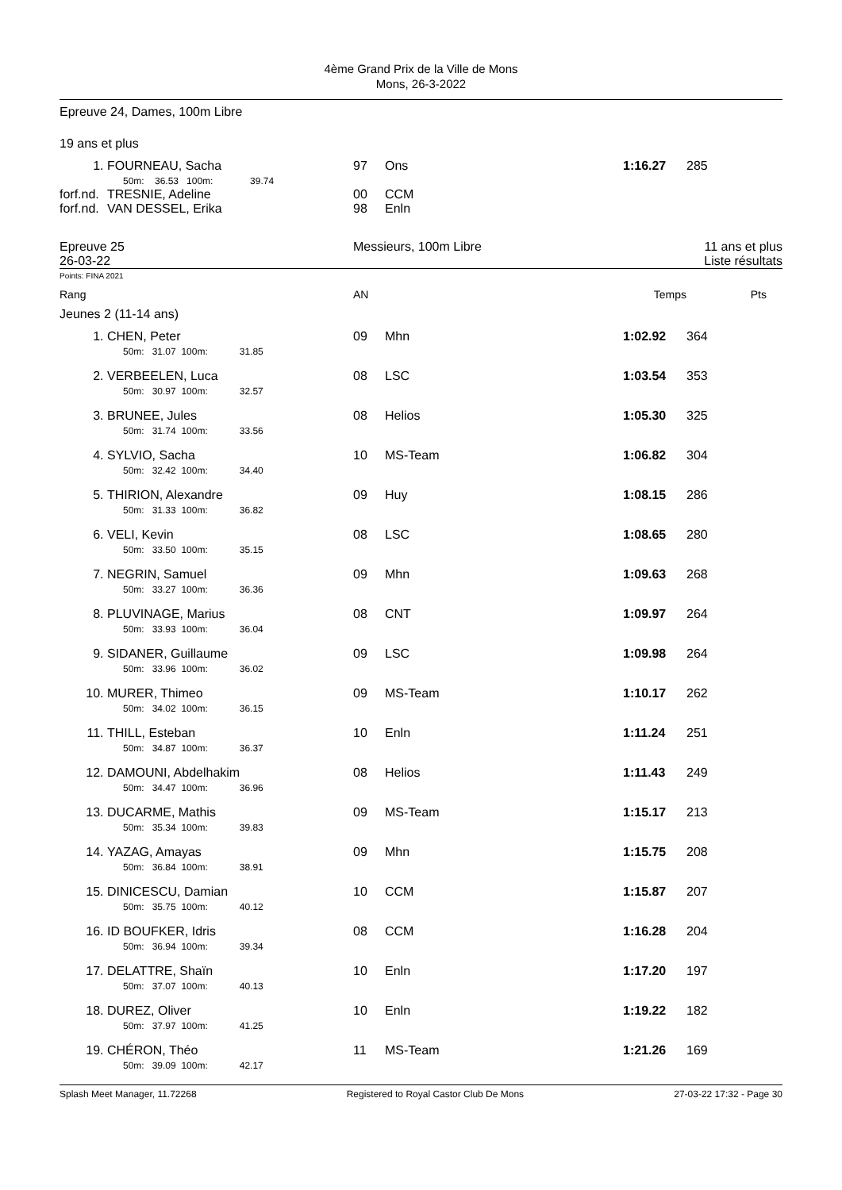4ème Grand Prix de la Ville de Mons
Mons, 26-3-2022
Epreuve 24, Dames, 100m Libre
19 ans et plus
| 1. | FOURNEAU, Sacha 50m: 36.53 100m: 39.74 | 97 | Ons | 1:16.27 | 285 |
| forf.nd. | TRESNIE, Adeline | 00 | CCM | | |
| forf.nd. | VAN DESSEL, Erika | 98 | Enln | | |
| Epreuve 25 26-03-22 | Messieurs, 100m Libre | 11 ans et plus Liste résultats |
Points: FINA 2021
| Rang | AN | Temps | Pts |
Jeunes 2 (11-14 ans)
| 1. | CHEN, Peter 50m: 31.07 100m: 31.85 | 09 | Mhn | 1:02.92 | 364 |
| 2. | VERBEELEN, Luca 50m: 30.97 100m: 32.57 | 08 | LSC | 1:03.54 | 353 |
| 3. | BRUNEE, Jules 50m: 31.74 100m: 33.56 | 08 | Helios | 1:05.30 | 325 |
| 4. | SYLVIO, Sacha 50m: 32.42 100m: 34.40 | 10 | MS-Team | 1:06.82 | 304 |
| 5. | THIRION, Alexandre 50m: 31.33 100m: 36.82 | 09 | Huy | 1:08.15 | 286 |
| 6. | VELI, Kevin 50m: 33.50 100m: 35.15 | 08 | LSC | 1:08.65 | 280 |
| 7. | NEGRIN, Samuel 50m: 33.27 100m: 36.36 | 09 | Mhn | 1:09.63 | 268 |
| 8. | PLUVINAGE, Marius 50m: 33.93 100m: 36.04 | 08 | CNT | 1:09.97 | 264 |
| 9. | SIDANER, Guillaume 50m: 33.96 100m: 36.02 | 09 | LSC | 1:09.98 | 264 |
| 10. | MURER, Thimeo 50m: 34.02 100m: 36.15 | 09 | MS-Team | 1:10.17 | 262 |
| 11. | THILL, Esteban 50m: 34.87 100m: 36.37 | 10 | Enln | 1:11.24 | 251 |
| 12. | DAMOUNI, Abdelhakim 50m: 34.47 100m: 36.96 | 08 | Helios | 1:11.43 | 249 |
| 13. | DUCARME, Mathis 50m: 35.34 100m: 39.83 | 09 | MS-Team | 1:15.17 | 213 |
| 14. | YAZAG, Amayas 50m: 36.84 100m: 38.91 | 09 | Mhn | 1:15.75 | 208 |
| 15. | DINICESCU, Damian 50m: 35.75 100m: 40.12 | 10 | CCM | 1:15.87 | 207 |
| 16. | ID BOUFKER, Idris 50m: 36.94 100m: 39.34 | 08 | CCM | 1:16.28 | 204 |
| 17. | DELATTRE, Shaïn 50m: 37.07 100m: 40.13 | 10 | Enln | 1:17.20 | 197 |
| 18. | DUREZ, Oliver 50m: 37.97 100m: 41.25 | 10 | Enln | 1:19.22 | 182 |
| 19. | CHÉRON, Théo 50m: 39.09 100m: 42.17 | 11 | MS-Team | 1:21.26 | 169 |
Splash Meet Manager, 11.72268 Registered to Royal Castor Club De Mons 27-03-22 17:32 - Page 30